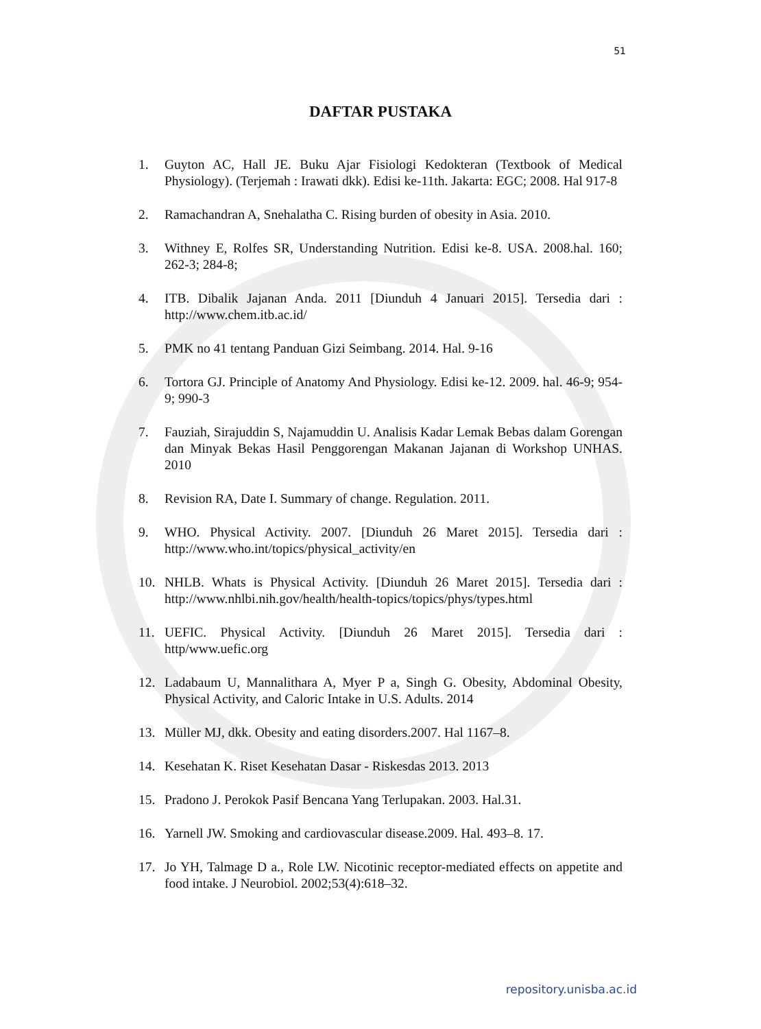51
DAFTAR PUSTAKA
1. Guyton AC, Hall JE. Buku Ajar Fisiologi Kedokteran (Textbook of Medical Physiology). (Terjemah : Irawati dkk). Edisi ke-11th. Jakarta: EGC; 2008. Hal 917-8
2. Ramachandran A, Snehalatha C. Rising burden of obesity in Asia. 2010.
3. Withney E, Rolfes SR, Understanding Nutrition. Edisi ke-8. USA. 2008.hal. 160; 262-3; 284-8;
4. ITB. Dibalik Jajanan Anda. 2011 [Diunduh 4 Januari 2015]. Tersedia dari : http://www.chem.itb.ac.id/
5. PMK no 41 tentang Panduan Gizi Seimbang. 2014. Hal. 9-16
6. Tortora GJ. Principle of Anatomy And Physiology. Edisi ke-12. 2009. hal. 46-9; 954-9; 990-3
7. Fauziah, Sirajuddin S, Najamuddin U. Analisis Kadar Lemak Bebas dalam Gorengan dan Minyak Bekas Hasil Penggorengan Makanan Jajanan di Workshop UNHAS. 2010
8. Revision RA, Date I. Summary of change. Regulation. 2011.
9. WHO. Physical Activity. 2007. [Diunduh 26 Maret 2015]. Tersedia dari : http://www.who.int/topics/physical_activity/en
10. NHLB. Whats is Physical Activity. [Diunduh 26 Maret 2015]. Tersedia dari : http://www.nhlbi.nih.gov/health/health-topics/topics/phys/types.html
11. UEFIC. Physical Activity. [Diunduh 26 Maret 2015]. Tersedia dari : http/www.uefic.org
12. Ladabaum U, Mannalithara A, Myer P a, Singh G. Obesity, Abdominal Obesity, Physical Activity, and Caloric Intake in U.S. Adults. 2014
13. Müller MJ, dkk. Obesity and eating disorders.2007. Hal 1167–8.
14. Kesehatan K. Riset Kesehatan Dasar - Riskesdas 2013. 2013
15. Pradono J. Perokok Pasif Bencana Yang Terlupakan. 2003. Hal.31.
16. Yarnell JW. Smoking and cardiovascular disease.2009. Hal. 493–8. 17.
17. Jo YH, Talmage D a., Role LW. Nicotinic receptor-mediated effects on appetite and food intake. J Neurobiol. 2002;53(4):618–32.
repository.unisba.ac.id